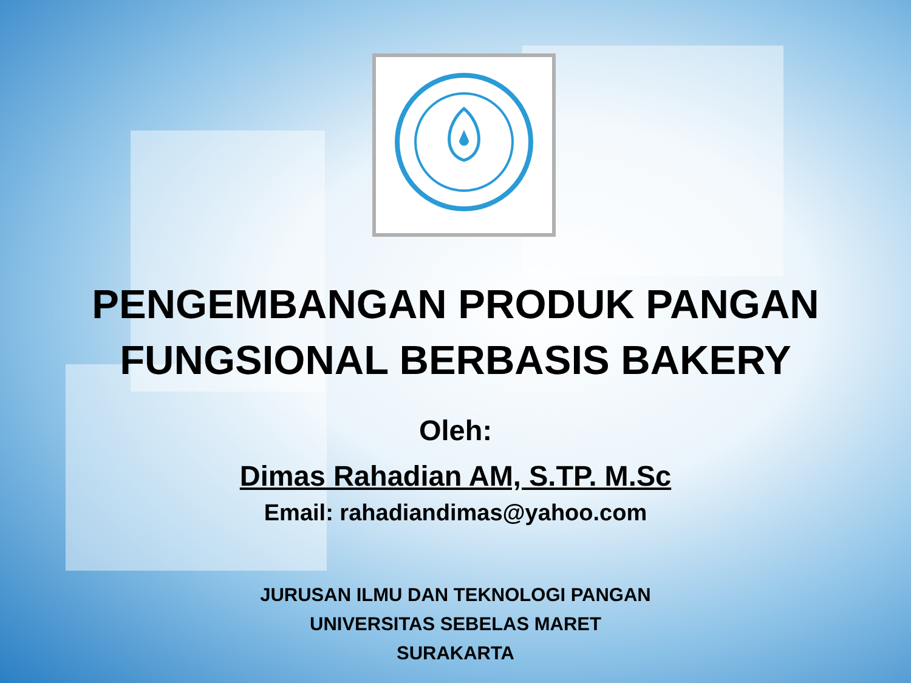PENGEMBANGAN PRODUK PANGAN
FUNGSIONAL BERBASIS BAKERY
Oleh:
Dimas Rahadian AM, S.TP. M.Sc
Email: rahadiandimas@yahoo.com
JURUSAN ILMU DAN TEKNOLOGI PANGAN
UNIVERSITAS SEBELAS MARET
SURAKARTA